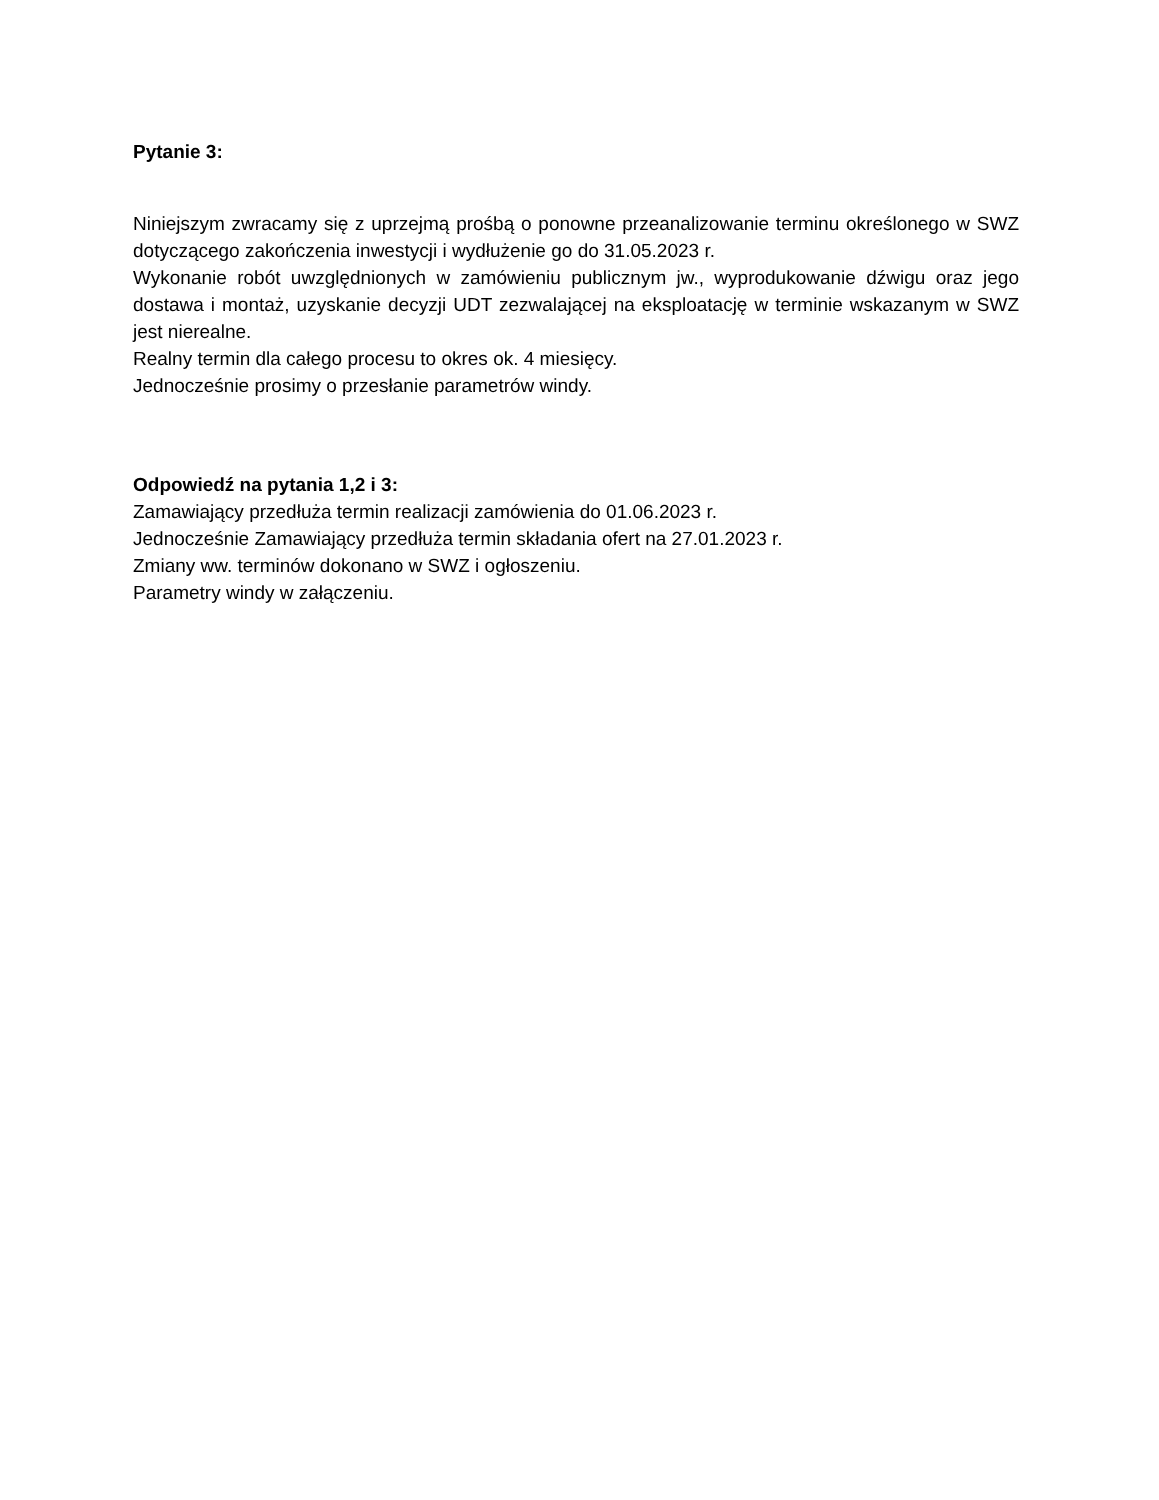Pytanie 3:
Niniejszym zwracamy się z uprzejmą prośbą o ponowne przeanalizowanie terminu określonego w SWZ dotyczącego zakończenia inwestycji i wydłużenie go do 31.05.2023 r.
Wykonanie robót uwzględnionych w zamówieniu publicznym jw., wyprodukowanie dźwigu oraz jego dostawa i montaż, uzyskanie decyzji UDT zezwalającej na eksploatację w terminie wskazanym w SWZ jest nierealne.
Realny termin dla całego procesu to okres ok. 4 miesięcy.
Jednocześnie prosimy o przesłanie parametrów windy.
Odpowiedź na pytania 1,2 i 3:
Zamawiający przedłuża termin realizacji zamówienia do 01.06.2023 r.
Jednocześnie Zamawiający przedłuża termin składania ofert na 27.01.2023 r.
Zmiany ww. terminów dokonano w SWZ i ogłoszeniu.
Parametry windy w załączeniu.